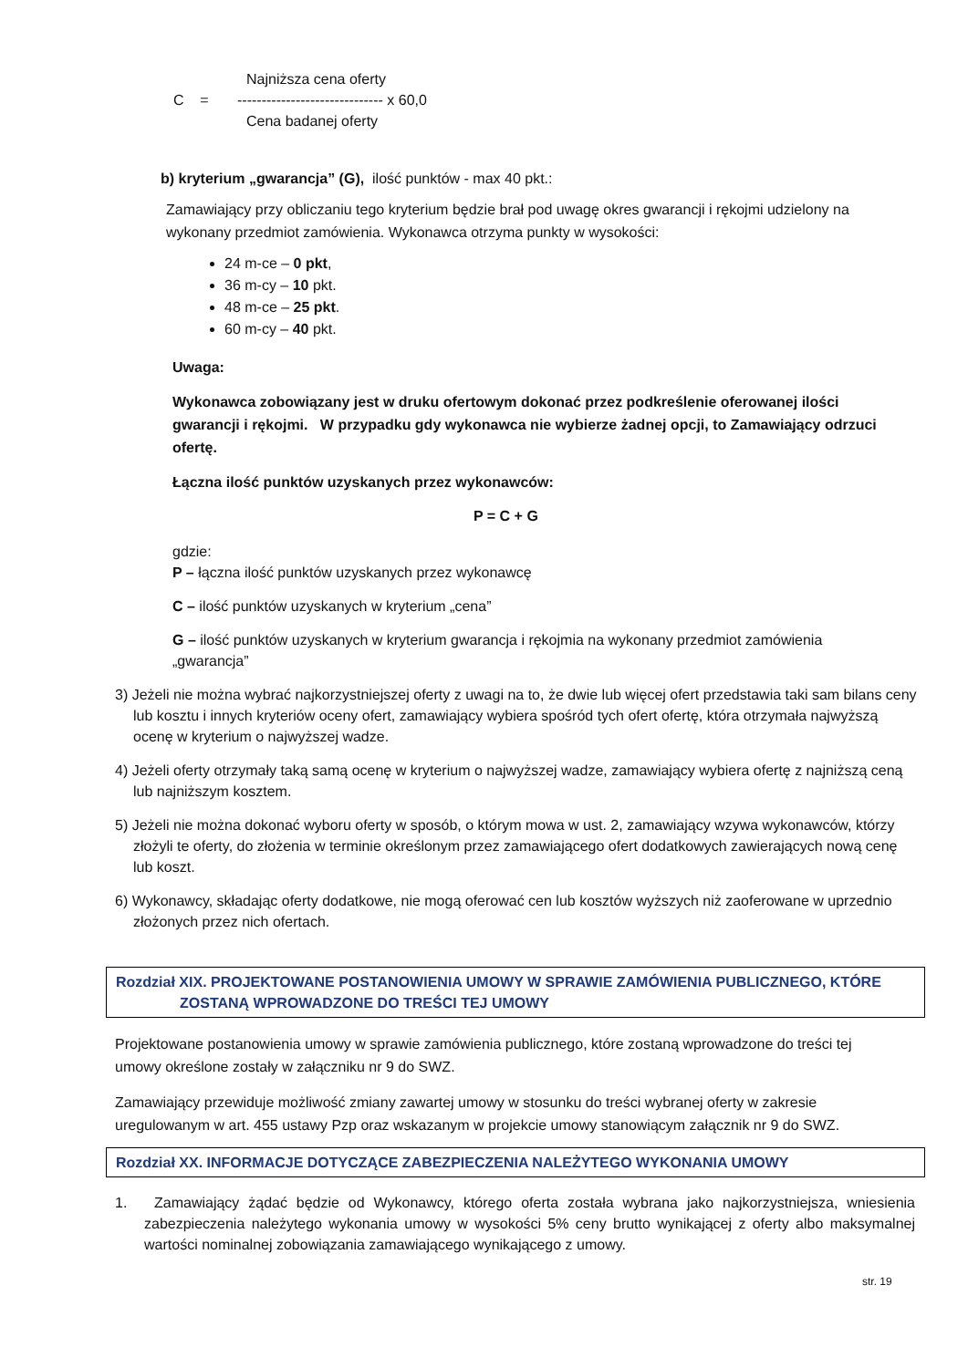C =
Najniższa cena oferty
------------------------------ x 60,0
Cena badanej oferty
b) kryterium „gwarancja” (G), ilość punktów - max 40 pkt.:
Zamawiający przy obliczaniu tego kryterium będzie brał pod uwagę okres gwarancji i rękojmi udzielony na wykonany przedmiot zamówienia. Wykonawca otrzyma punkty w wysokości:
24 m-ce – 0 pkt,
36 m-cy – 10 pkt.
48 m-ce – 25 pkt.
60 m-cy – 40 pkt.
Uwaga:
Wykonawca zobowiązany jest w druku ofertowym dokonać przez podkreślenie oferowanej ilości gwarancji i rękojmi. W przypadku gdy wykonawca nie wybierze żadnej opcji, to Zamawiający odrzuci ofertę.
Łączna ilość punktów uzyskanych przez wykonawców:
P = C + G
gdzie:
P – łączna ilość punktów uzyskanych przez wykonawcę
C – ilość punktów uzyskanych w kryterium „cena”
G – ilość punktów uzyskanych w kryterium gwarancja i rękojmia na wykonany przedmiot zamówienia „gwarancja”
3) Jeżeli nie można wybrać najkorzystniejszej oferty z uwagi na to, że dwie lub więcej ofert przedstawia taki sam bilans ceny lub kosztu i innych kryteriów oceny ofert, zamawiający wybiera spośród tych ofert ofertę, która otrzymała najwyższą ocenę w kryterium o najwyższej wadze.
4) Jeżeli oferty otrzymały taką samą ocenę w kryterium o najwyższej wadze, zamawiający wybiera ofertę z najniższą ceną lub najniższym kosztem.
5) Jeżeli nie można dokonać wyboru oferty w sposób, o którym mowa w ust. 2, zamawiający wzywa wykonawców, którzy złożyli te oferty, do złożenia w terminie określonym przez zamawiającego ofert dodatkowych zawierających nową cenę lub koszt.
6) Wykonawcy, składając oferty dodatkowe, nie mogą oferować cen lub kosztów wyższych niż zaoferowane w uprzednio złożonych przez nich ofertach.
Rozdział XIX. PROJEKTOWANE POSTANOWIENIA UMOWY W SPRAWIE ZAMÓWIENIA PUBLICZNEGO, KTÓRE
ZOSTANĄ WPROWADZONE DO TREŚCI TEJ UMOWY
Projektowane postanowienia umowy w sprawie zamówienia publicznego, które zostaną wprowadzone do treści tej umowy określone zostały w załączniku nr 9 do SWZ.
Zamawiający przewiduje możliwość zmiany zawartej umowy w stosunku do treści wybranej oferty w zakresie uregulowanym w art. 455 ustawy Pzp oraz wskazanym w projekcie umowy stanowiącym załącznik nr 9 do SWZ.
Rozdział XX. INFORMACJE DOTYCZĄCE ZABEZPIECZENIA NALEŻYTEGO WYKONANIA UMOWY
1. Zamawiający żądać będzie od Wykonawcy, którego oferta została wybrana jako najkorzystniejsza, wniesienia zabezpieczenia należytego wykonania umowy w wysokości 5% ceny brutto wynikającej z oferty albo maksymalnej wartości nominalnej zobowiązania zamawiającego wynikającego z umowy.
str. 19